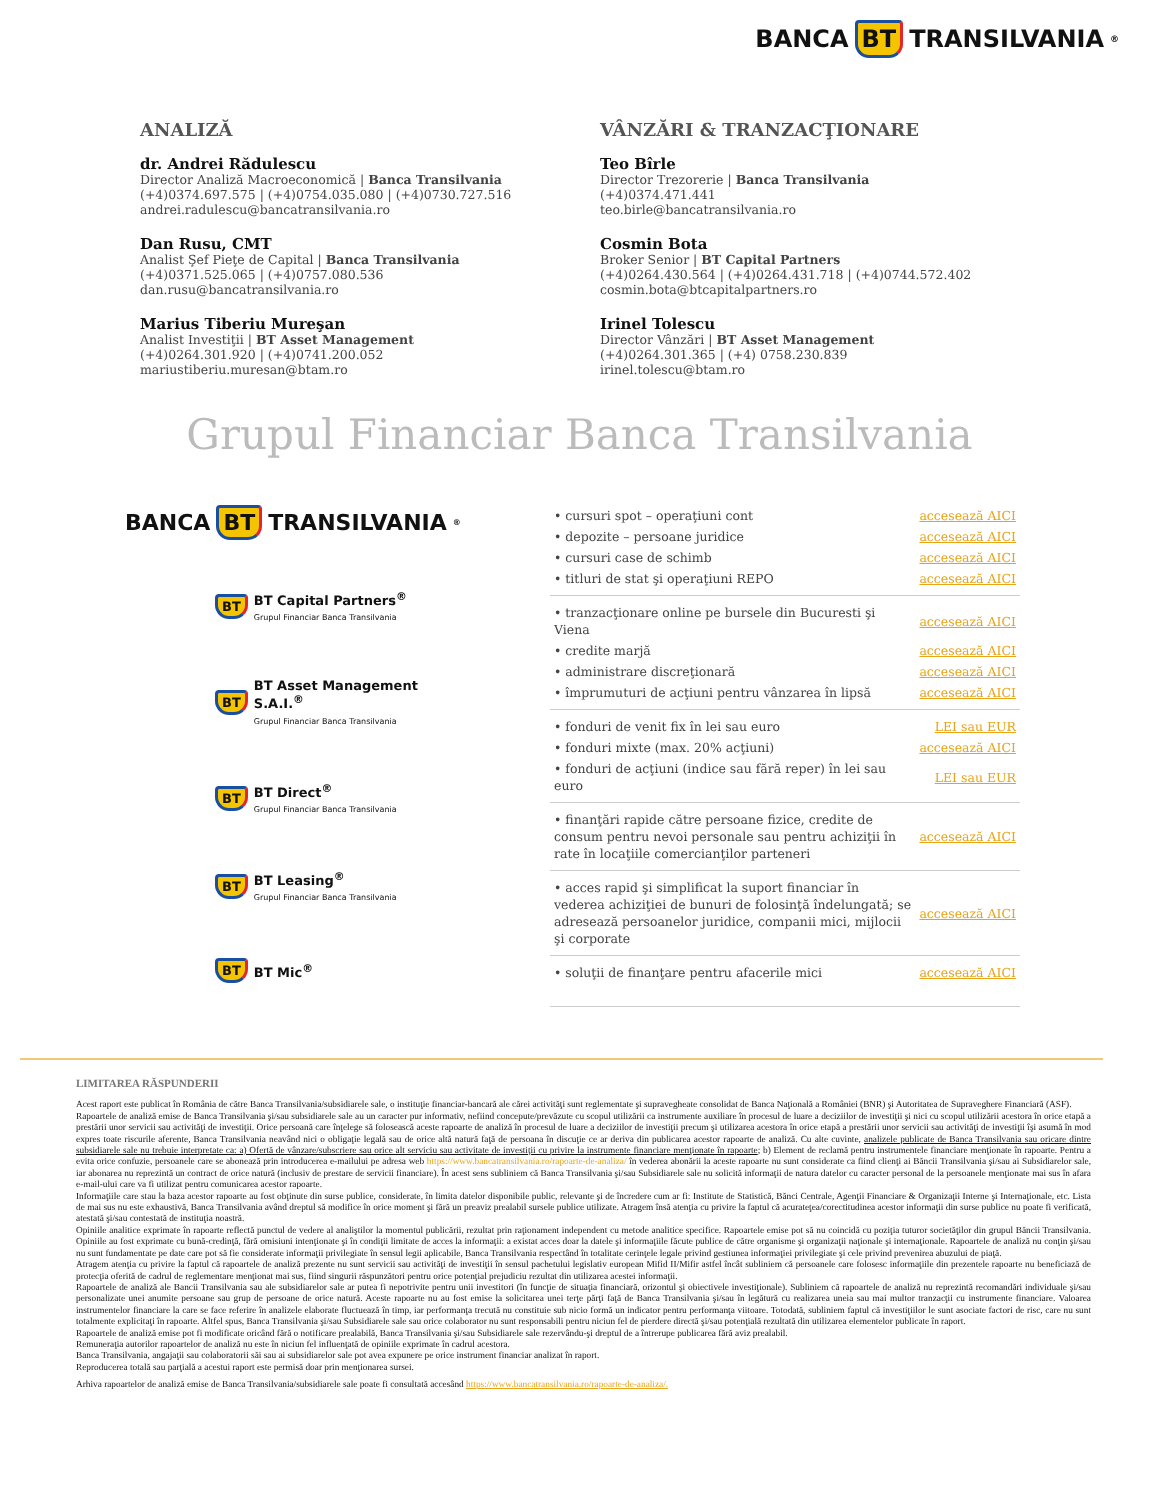BANCA BT TRANSILVANIA<sup>®</sup>
ANALIZĂ
dr. Andrei Rădulescu
Director Analiză Macroeconomică | Banca Transilvania
(+4)0374.697.575 | (+4)0754.035.080 | (+4)0730.727.516
andrei.radulescu@bancatransilvania.ro
Dan Rusu, CMT
Analist Şef Pieţe de Capital | Banca Transilvania
(+4)0371.525.065 | (+4)0757.080.536
dan.rusu@bancatransilvania.ro
Marius Tiberiu Mureşan
Analist Investiţii | BT Asset Management
(+4)0264.301.920 | (+4)0741.200.052
mariustiberiu.muresan@btam.ro
VÂNZĂRI & TRANZACŢIONARE
Teo Bîrle
Director Trezorerie | Banca Transilvania
(+4)0374.471.441
teo.birle@bancatransilvania.ro
Cosmin Bota
Broker Senior | BT Capital Partners
(+4)0264.430.564 | (+4)0264.431.718 | (+4)0744.572.402
cosmin.bota@btcapitalpartners.ro
Irinel Tolescu
Director Vânzări | BT Asset Management
(+4)0264.301.365 | (+4) 0758.230.839
irinel.tolescu@btam.ro
Grupul Financiar Banca Transilvania
BANCA BT TRANSILVANIA<sup>®</sup>
BT
BT Capital Partners<sup>®</sup>
Grupul Financiar Banca Transilvania
BT
BT Asset Management S.A.I.<sup>®</sup>
Grupul Financiar Banca Transilvania
BT
BT Direct<sup>®</sup>
Grupul Financiar Banca Transilvania
BT
BT Leasing<sup>®</sup>
Grupul Financiar Banca Transilvania
BT BT Mic<sup>®</sup>
| • cursuri spot – operaţiuni cont | accesează AICI |
| • depozite – persoane juridice | accesează AICI |
| • cursuri case de schimb | accesează AICI |
| • titluri de stat şi operaţiuni REPO | accesează AICI |
| • tranzacţionare online pe bursele din Bucuresti şi Viena | accesează AICI |
| • credite marjă | accesează AICI |
| • administrare discreţionară | accesează AICI |
| • împrumuturi de acţiuni pentru vânzarea în lipsă | accesează AICI |
| • fonduri de venit fix în lei sau euro | LEI sau EUR |
| • fonduri mixte (max. 20% acţiuni) | accesează AICI |
| • fonduri de acţiuni (indice sau fără reper) în lei sau euro | LEI sau EUR |
| • finanţări rapide către persoane fizice, credite de consum pentru nevoi personale sau pentru achiziţii în rate în locaţiile comercianţilor parteneri | accesează AICI |
| • acces rapid şi simplificat la suport financiar în vederea achiziţiei de bunuri de folosinţă îndelungată; se adresează persoanelor juridice, companii mici, mijlocii şi corporate | accesează AICI |
| • soluţii de finanţare pentru afacerile mici | accesează AICI |
LIMITAREA RĂSPUNDERII
Acest raport este publicat în România de către Banca Transilvania/subsidiarele sale, o instituţie financiar-bancară ale cărei activităţi sunt reglementate şi supravegheate consolidat de Banca Naţională a României (BNR) şi Autoritatea de Supraveghere Financiară (ASF).
Rapoartele de analiză emise de Banca Transilvania şi/sau subsidiarele sale au un caracter pur informativ, nefiind concepute/prevăzute cu scopul utilizării ca instrumente auxiliare în procesul de luare a deciziilor de investiţii şi nici cu scopul utilizării acestora în orice etapă a prestării unor servicii sau activităţi de investiţii. Orice persoană care înţelege să folosească aceste rapoarte de analiză în procesul de luare a deciziilor de investiţii precum şi utilizarea acestora în orice etapă a prestării unor servicii sau activităţi de investiţii îşi asumă în mod expres toate riscurile aferente, Banca Transilvania neavând nici o obligaţie legală sau de orice altă natură faţă de persoana în discuţie ce ar deriva din publicarea acestor rapoarte de analiză. Cu alte cuvinte, analizele publicate de Banca Transilvania sau oricare dintre subsidiarele sale nu trebuie interpretate ca: a) Ofertă de vânzare/subscriere sau orice alt serviciu sau activitate de investiţii cu privire la instrumente financiare menţionate în rapoarte; b) Element de reclamă pentru instrumentele financiare menţionate în rapoarte. Pentru a evita orice confuzie, persoanele care se abonează prin introducerea e-mailului pe adresa web https://www.bancatransilvania.ro/rapoarte-de-analiza/ în vederea abonării la aceste rapoarte nu sunt considerate ca fiind clienţi ai Băncii Transilvania şi/sau ai Subsidiarelor sale, iar abonarea nu reprezintă un contract de orice natură (inclusiv de prestare de servicii financiare). În acest sens subliniem că Banca Transilvania şi/sau Subsidiarele sale nu solicită informaţii de natura datelor cu caracter personal de la persoanele menţionate mai sus în afara e-mail-ului care va fi utilizat pentru comunicarea acestor rapoarte.
Informaţiile care stau la baza acestor rapoarte au fost obţinute din surse publice, considerate, în limita datelor disponibile public, relevante şi de încredere cum ar fi: Institute de Statistică, Bănci Centrale, Agenţii Financiare & Organizaţii Interne şi Internaţionale, etc. Lista de mai sus nu este exhaustivă, Banca Transilvania având dreptul să modifice în orice moment şi fără un preaviz prealabil sursele publice utilizate. Atragem însă atenţia cu privire la faptul că acurateţea/corectitudinea acestor informaţii din surse publice nu poate fi verificată, atestată şi/sau contestată de instituţia noastră.
Opiniile analitice exprimate în rapoarte reflectă punctul de vedere al analiştilor la momentul publicării, rezultat prin raţionament independent cu metode analitice specifice. Rapoartele emise pot să nu coincidă cu poziţia tuturor societăţilor din grupul Băncii Transilvania. Opiniile au fost exprimate cu bună-credinţă, fără omisiuni intenţionate şi în condiţii limitate de acces la informaţii: a existat acces doar la datele şi informaţiile făcute publice de către organisme şi organizaţii naţionale şi internaţionale. Rapoartele de analiză nu conţin şi/sau nu sunt fundamentate pe date care pot să fie considerate informaţii privilegiate în sensul legii aplicabile, Banca Transilvania respectând în totalitate cerinţele legale privind gestiunea informaţiei privilegiate şi cele privind prevenirea abuzului de piaţă.
Atragem atenţia cu privire la faptul că rapoartele de analiză prezente nu sunt servicii sau activităţi de investiţii în sensul pachetului legislativ european Mifid II/Mifir astfel încât subliniem că persoanele care folosesc informaţiile din prezentele rapoarte nu beneficiază de protecţia oferită de cadrul de reglementare menţionat mai sus, fiind singurii răspunzători pentru orice potenţial prejudiciu rezultat din utilizarea acestei informaţii.
Rapoartele de analiză ale Bancii Transilvania sau ale subsidiarelor sale ar putea fi nepotrivite pentru unii investitori (în funcţie de situaţia financiară, orizontul şi obiectivele investiţionale). Subliniem că rapoartele de analiză nu reprezintă recomandări individuale şi/sau personalizate unei anumite persoane sau grup de persoane de orice natură. Aceste rapoarte nu au fost emise la solicitarea unei terţe părţi faţă de Banca Transilvania şi/sau în legătură cu realizarea uneia sau mai multor tranzacţii cu instrumente financiare. Valoarea instrumentelor financiare la care se face referire în analizele elaborate fluctuează în timp, iar performanţa trecută nu constituie sub nicio formă un indicator pentru performanţa viitoare. Totodată, subliniem faptul că investiţiilor le sunt asociate factori de risc, care nu sunt totalmente explicitaţi în rapoarte. Altfel spus, Banca Transilvania şi/sau Subsidiarele sale sau orice colaborator nu sunt responsabili pentru niciun fel de pierdere directă şi/sau potenţială rezultată din utilizarea elementelor publicate în raport.
Rapoartele de analiză emise pot fi modificate oricând fără o notificare prealabilă, Banca Transilvania şi/sau Subsidiarele sale rezervându-şi dreptul de a întrerupe publicarea fără aviz prealabil.
Remuneraţia autorilor rapoartelor de analiză nu este în niciun fel influenţată de opiniile exprimate în cadrul acestora.
Banca Transilvania, angajaţii sau colaboratorii săi sau ai subsidiarelor sale pot avea expunere pe orice instrument financiar analizat în raport.
Reproducerea totală sau parţială a acestui raport este permisă doar prin menţionarea sursei.
Arhiva rapoartelor de analiză emise de Banca Transilvania/subsidiarele sale poate fi consultată accesând https://www.bancatransilvania.ro/rapoarte-de-analiza/.